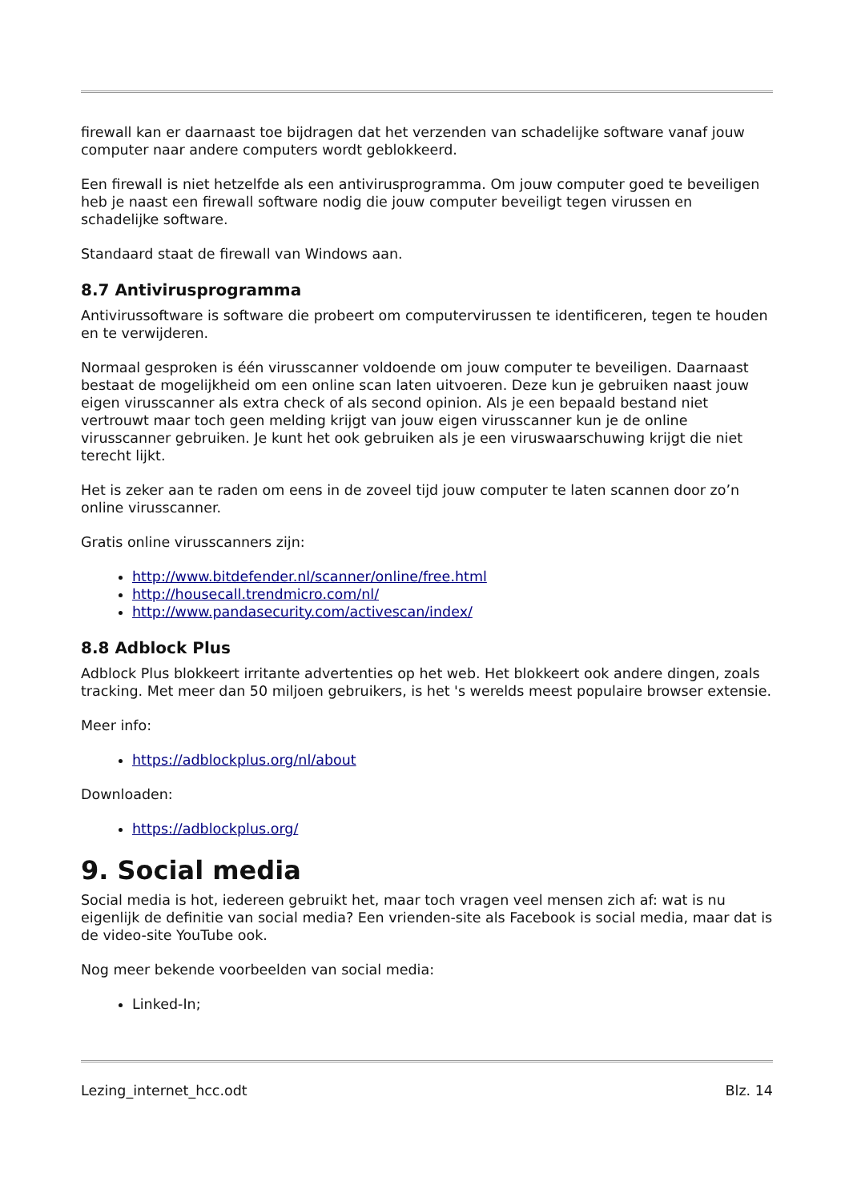firewall kan er daarnaast toe bijdragen dat het verzenden van schadelijke software vanaf jouw computer naar andere computers wordt geblokkeerd.
Een firewall is niet hetzelfde als een antivirusprogramma. Om jouw computer goed te beveiligen heb je naast een firewall software nodig die jouw computer beveiligt tegen virussen en schadelijke software.
Standaard staat de firewall van Windows aan.
8.7 Antivirusprogramma
Antivirussoftware is software die probeert om computervirussen te identificeren, tegen te houden en te verwijderen.
Normaal gesproken is één virusscanner voldoende om jouw computer te beveiligen. Daarnaast bestaat de mogelijkheid om een online scan laten uitvoeren. Deze kun je gebruiken naast jouw eigen virusscanner als extra check of als second opinion. Als je een bepaald bestand niet vertrouwt maar toch geen melding krijgt van jouw eigen virusscanner kun je de online virusscanner gebruiken. Je kunt het ook gebruiken als je een viruswaarschuwing krijgt die niet terecht lijkt.
Het is zeker aan te raden om eens in de zoveel tijd jouw computer te laten scannen door zo’n online virusscanner.
Gratis online virusscanners zijn:
http://www.bitdefender.nl/scanner/online/free.html
http://housecall.trendmicro.com/nl/
http://www.pandasecurity.com/activescan/index/
8.8 Adblock Plus
Adblock Plus blokkeert irritante advertenties op het web. Het blokkeert ook andere dingen, zoals tracking. Met meer dan 50 miljoen gebruikers, is het 's werelds meest populaire browser extensie.
Meer info:
https://adblockplus.org/nl/about
Downloaden:
https://adblockplus.org/
9. Social media
Social media is hot, iedereen gebruikt het, maar toch vragen veel mensen zich af: wat is nu eigenlijk de definitie van social media? Een vrienden-site als Facebook is social media, maar dat is de video-site YouTube ook.
Nog meer bekende voorbeelden van social media:
Linked-In;
Lezing_internet_hcc.odt Blz. 14